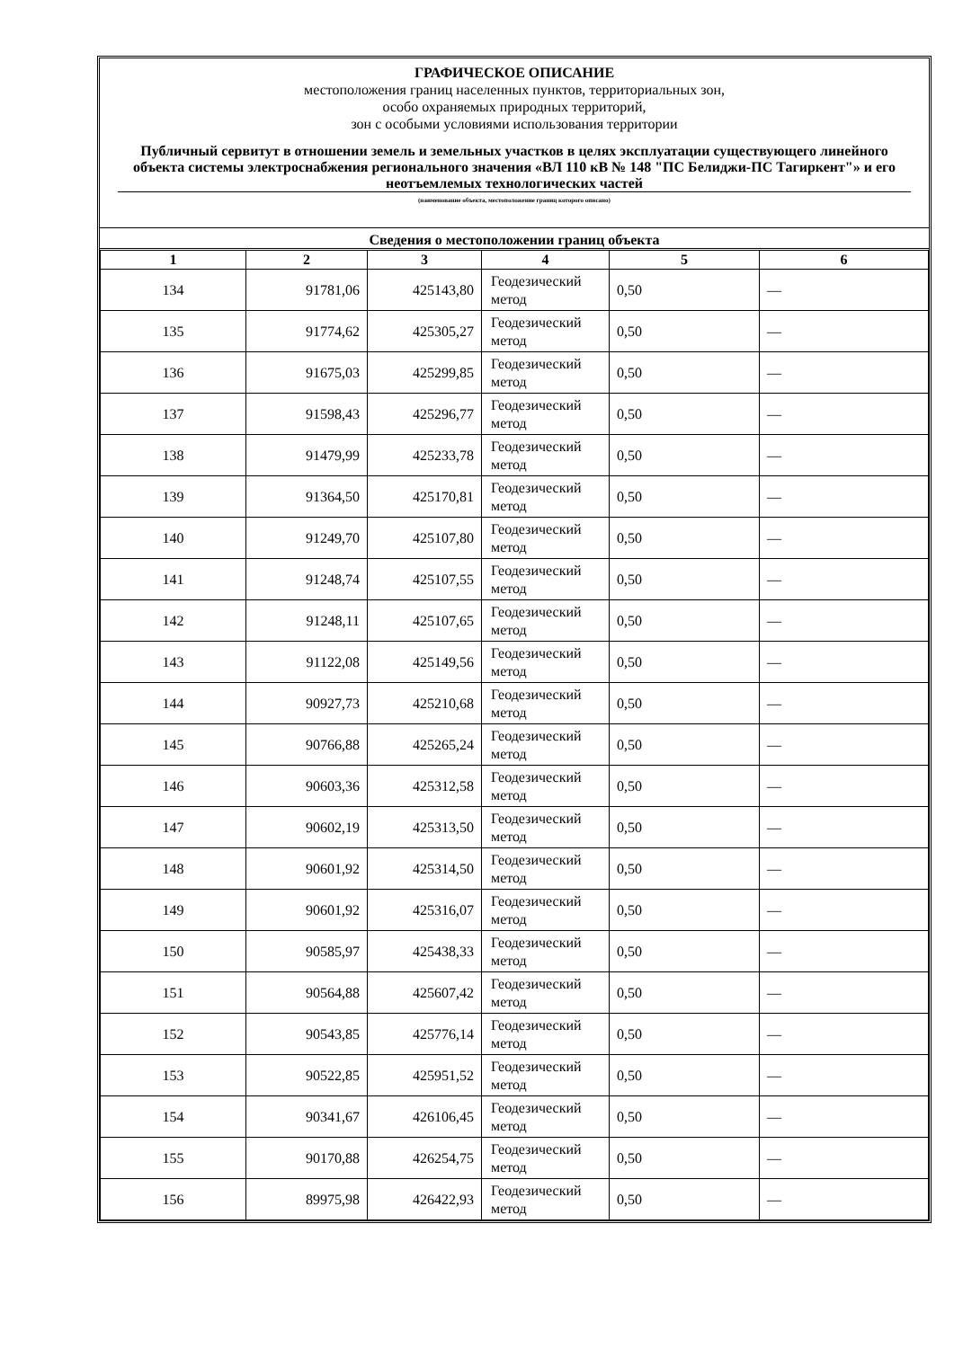ГРАФИЧЕСКОЕ ОПИСАНИЕ
местоположения границ населенных пунктов, территориальных зон,
особо охраняемых природных территорий,
зон с особыми условиями использования территории
Публичный сервитут в отношении земель и земельных участков в целях эксплуатации существующего линейного объекта системы электроснабжения регионального значения «ВЛ 110 кВ № 148 "ПС Белиджи-ПС Тагиркент"» и его неотъемлемых технологических частей
(наименование объекта, местоположение границ которого описано)
Сведения о местоположении границ объекта
| 1 | 2 | 3 | 4 | 5 | 6 |
| --- | --- | --- | --- | --- | --- |
| 134 | 91781,06 | 425143,80 | Геодезический метод | 0,50 | — |
| 135 | 91774,62 | 425305,27 | Геодезический метод | 0,50 | — |
| 136 | 91675,03 | 425299,85 | Геодезический метод | 0,50 | — |
| 137 | 91598,43 | 425296,77 | Геодезический метод | 0,50 | — |
| 138 | 91479,99 | 425233,78 | Геодезический метод | 0,50 | — |
| 139 | 91364,50 | 425170,81 | Геодезический метод | 0,50 | — |
| 140 | 91249,70 | 425107,80 | Геодезический метод | 0,50 | — |
| 141 | 91248,74 | 425107,55 | Геодезический метод | 0,50 | — |
| 142 | 91248,11 | 425107,65 | Геодезический метод | 0,50 | — |
| 143 | 91122,08 | 425149,56 | Геодезический метод | 0,50 | — |
| 144 | 90927,73 | 425210,68 | Геодезический метод | 0,50 | — |
| 145 | 90766,88 | 425265,24 | Геодезический метод | 0,50 | — |
| 146 | 90603,36 | 425312,58 | Геодезический метод | 0,50 | — |
| 147 | 90602,19 | 425313,50 | Геодезический метод | 0,50 | — |
| 148 | 90601,92 | 425314,50 | Геодезический метод | 0,50 | — |
| 149 | 90601,92 | 425316,07 | Геодезический метод | 0,50 | — |
| 150 | 90585,97 | 425438,33 | Геодезический метод | 0,50 | — |
| 151 | 90564,88 | 425607,42 | Геодезический метод | 0,50 | — |
| 152 | 90543,85 | 425776,14 | Геодезический метод | 0,50 | — |
| 153 | 90522,85 | 425951,52 | Геодезический метод | 0,50 | — |
| 154 | 90341,67 | 426106,45 | Геодезический метод | 0,50 | — |
| 155 | 90170,88 | 426254,75 | Геодезический метод | 0,50 | — |
| 156 | 89975,98 | 426422,93 | Геодезический метод | 0,50 | — |